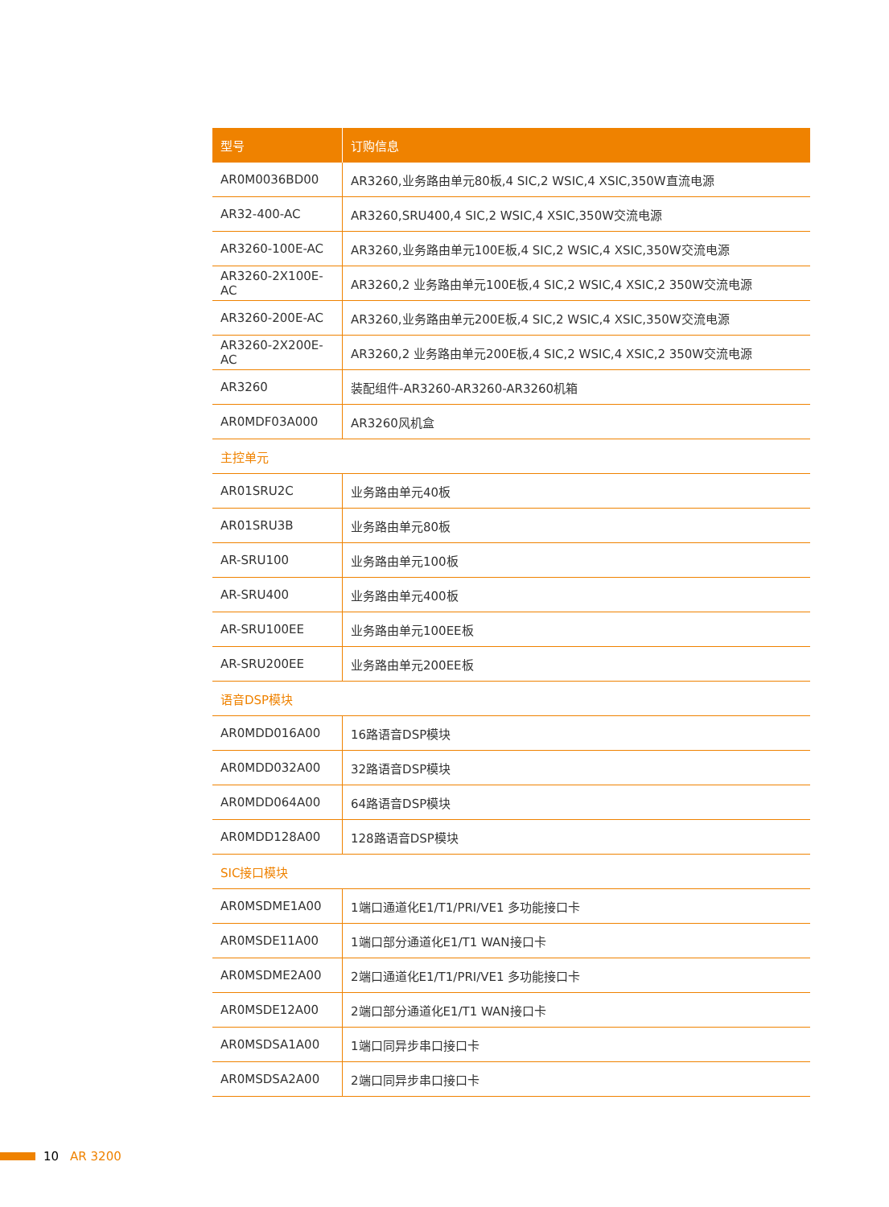| 型号 | 订购信息 |
| --- | --- |
| AR0M0036BD00 | AR3260,业务路由单元80板,4 SIC,2 WSIC,4 XSIC,350W直流电源 |
| AR32-400-AC | AR3260,SRU400,4 SIC,2 WSIC,4 XSIC,350W交流电源 |
| AR3260-100E-AC | AR3260,业务路由单元100E板,4 SIC,2 WSIC,4 XSIC,350W交流电源 |
| AR3260-2X100E-AC | AR3260,2 业务路由单元100E板,4 SIC,2 WSIC,4 XSIC,2 350W交流电源 |
| AR3260-200E-AC | AR3260,业务路由单元200E板,4 SIC,2 WSIC,4 XSIC,350W交流电源 |
| AR3260-2X200E-AC | AR3260,2 业务路由单元200E板,4 SIC,2 WSIC,4 XSIC,2 350W交流电源 |
| AR3260 | 装配组件-AR3260-AR3260-AR3260机箱 |
| AR0MDF03A000 | AR3260风机盒 |
| 主控单元 | |
| AR01SRU2C | 业务路由单元40板 |
| AR01SRU3B | 业务路由单元80板 |
| AR-SRU100 | 业务路由单元100板 |
| AR-SRU400 | 业务路由单元400板 |
| AR-SRU100EE | 业务路由单元100EE板 |
| AR-SRU200EE | 业务路由单元200EE板 |
| 语音DSP模块 | |
| AR0MDD016A00 | 16路语音DSP模块 |
| AR0MDD032A00 | 32路语音DSP模块 |
| AR0MDD064A00 | 64路语音DSP模块 |
| AR0MDD128A00 | 128路语音DSP模块 |
| SIC接口模块 | |
| AR0MSDME1A00 | 1端口通道化E1/T1/PRI/VE1 多功能接口卡 |
| AR0MSDE11A00 | 1端口部分通道化E1/T1 WAN接口卡 |
| AR0MSDME2A00 | 2端口通道化E1/T1/PRI/VE1 多功能接口卡 |
| AR0MSDE12A00 | 2端口部分通道化E1/T1 WAN接口卡 |
| AR0MSDSA1A00 | 1端口同异步串口接口卡 |
| AR0MSDSA2A00 | 2端口同异步串口接口卡 |
10 AR 3200